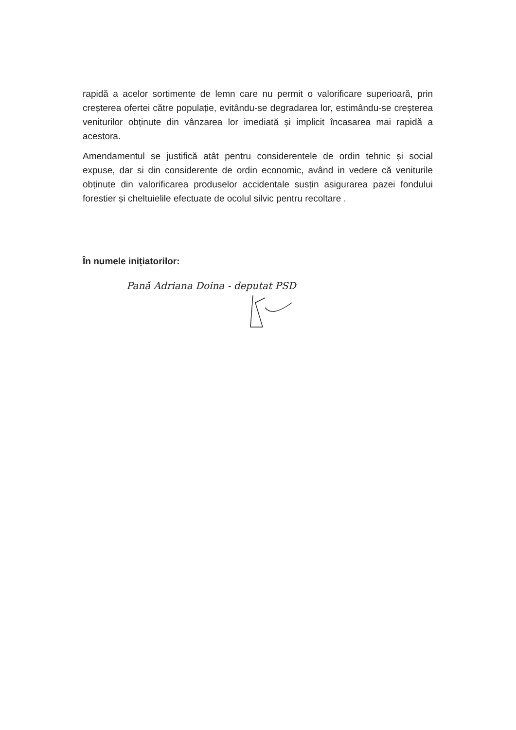rapidă a acelor sortimente de lemn care nu permit o valorificare superioară, prin creșterea ofertei către populație, evitându-se degradarea lor, estimându-se creșterea veniturilor obținute din vânzarea lor imediată și implicit încasarea mai rapidă a acestora.
Amendamentul se justifică atât pentru considerentele de ordin tehnic și social expuse, dar si din considerente de ordin economic, având in vedere că veniturile obținute din valorificarea produselor accidentale susțin asigurarea pazei fondului forestier și cheltuielile efectuate de ocolul silvic pentru recoltare .
În numele inițiatorilor:
Pană Adriana Doina - deputat PSD